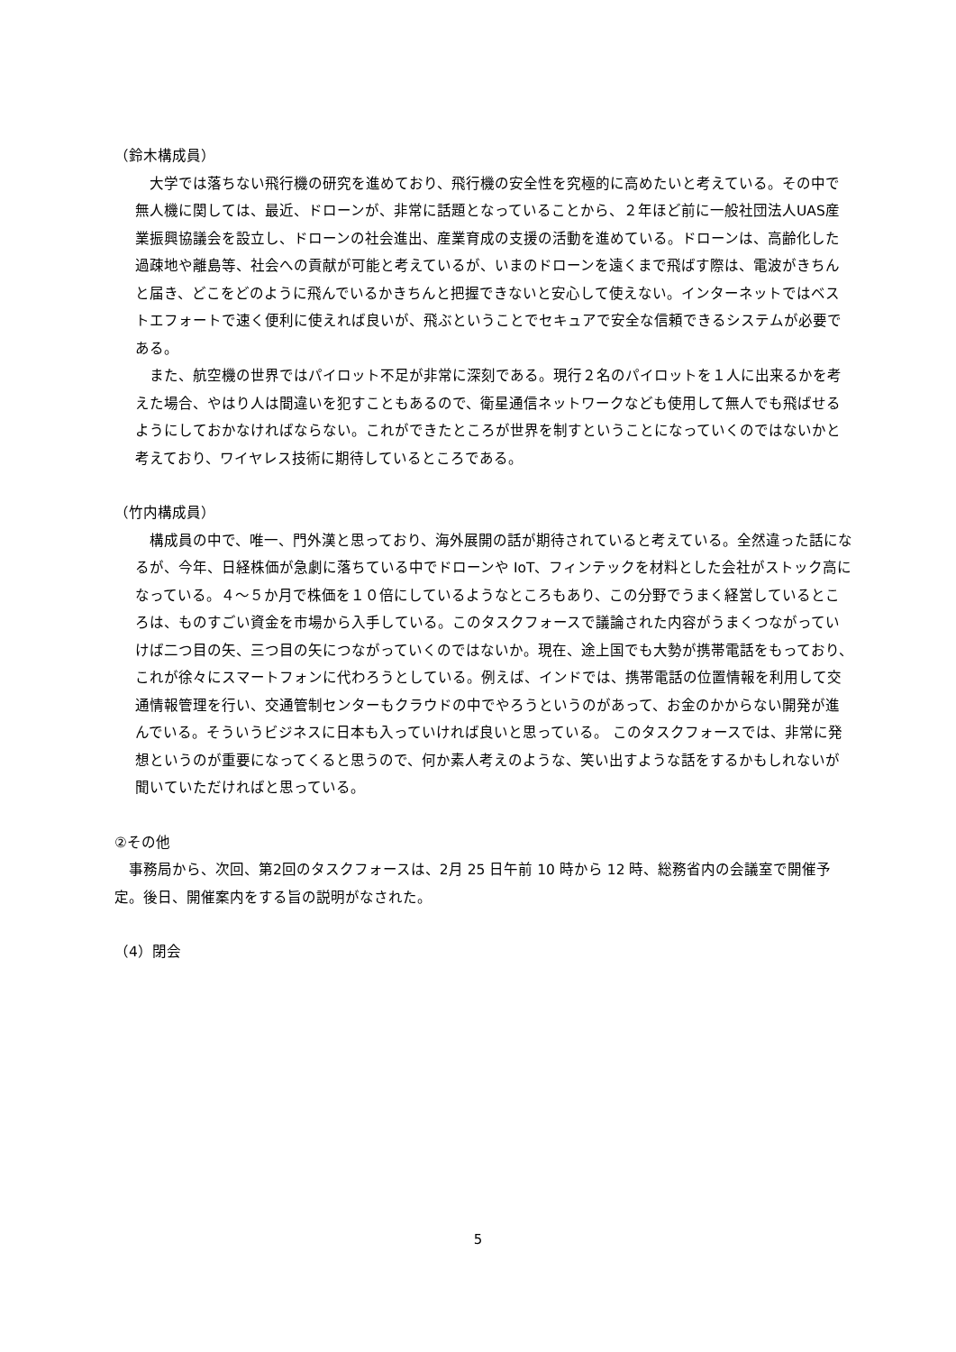（鈴木構成員）
　大学では落ちない飛行機の研究を進めており、飛行機の安全性を究極的に高めたいと考えている。その中で無人機に関しては、最近、ドローンが、非常に話題となっていることから、２年ほど前に一般社団法人UAS産業振興協議会を設立し、ドローンの社会進出、産業育成の支援の活動を進めている。ドローンは、高齢化した過疎地や離島等、社会への貢献が可能と考えているが、いまのドローンを遠くまで飛ばす際は、電波がきちんと届き、どこをどのように飛んでいるかきちんと把握できないと安心して使えない。インターネットではベストエフォートで速く便利に使えれば良いが、飛ぶということでセキュアで安全な信頼できるシステムが必要である。
　また、航空機の世界ではパイロット不足が非常に深刻である。現行２名のパイロットを１人に出来るかを考えた場合、やはり人は間違いを犯すこともあるので、衛星通信ネットワークなども使用して無人でも飛ばせるようにしておかなければならない。これができたところが世界を制すということになっていくのではないかと考えており、ワイヤレス技術に期待しているところである。
（竹内構成員）
　構成員の中で、唯一、門外漢と思っており、海外展開の話が期待されていると考えている。全然違った話になるが、今年、日経株価が急劇に落ちている中でドローンや IoT、フィンテックを材料とした会社がストック高になっている。４～５か月で株価を１０倍にしているようなところもあり、この分野でうまく経営しているところは、ものすごい資金を市場から入手している。このタスクフォースで議論された内容がうまくつながっていけば二つ目の矢、三つ目の矢につながっていくのではないか。現在、途上国でも大勢が携帯電話をもっており、これが徐々にスマートフォンに代わろうとしている。例えば、インドでは、携帯電話の位置情報を利用して交通情報管理を行い、交通管制センターもクラウドの中でやろうというのがあって、お金のかからない開発が進んでいる。そういうビジネスに日本も入っていければ良いと思っている。 このタスクフォースでは、非常に発想というのが重要になってくると思うので、何か素人考えのような、笑い出すような話をするかもしれないが聞いていただければと思っている。
②その他
　事務局から、次回、第2回のタスクフォースは、2月 25 日午前 10 時から 12 時、総務省内の会議室で開催予定。後日、開催案内をする旨の説明がなされた。
（4）閉会
5